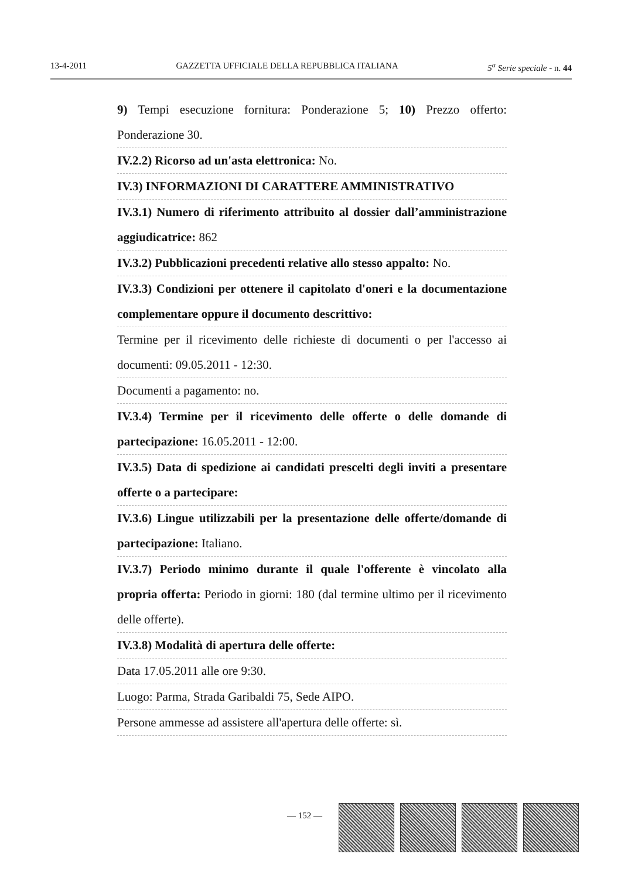13-4-2011 GAZZETTA UFFICIALE DELLA REPUBBLICA ITALIANA 5<sup>a</sup> Serie speciale - n. 44
9) Tempi esecuzione fornitura: Ponderazione 5; 10) Prezzo offerto: Ponderazione 30.
IV.2.2) Ricorso ad un'asta elettronica: No.
IV.3) INFORMAZIONI DI CARATTERE AMMINISTRATIVO
IV.3.1) Numero di riferimento attribuito al dossier dall’amministrazione aggiudicatrice: 862
IV.3.2) Pubblicazioni precedenti relative allo stesso appalto: No.
IV.3.3) Condizioni per ottenere il capitolato d'oneri e la documentazione complementare oppure il documento descrittivo:
Termine per il ricevimento delle richieste di documenti o per l'accesso ai documenti: 09.05.2011 - 12:30.
Documenti a pagamento: no.
IV.3.4) Termine per il ricevimento delle offerte o delle domande di partecipazione: 16.05.2011 - 12:00.
IV.3.5) Data di spedizione ai candidati prescelti degli inviti a presentare offerte o a partecipare:
IV.3.6) Lingue utilizzabili per la presentazione delle offerte/domande di partecipazione: Italiano.
IV.3.7) Periodo minimo durante il quale l'offerente è vincolato alla propria offerta: Periodo in giorni: 180 (dal termine ultimo per il ricevimento delle offerte).
IV.3.8) Modalità di apertura delle offerte:
Data 17.05.2011 alle ore 9:30.
Luogo: Parma, Strada Garibaldi 75, Sede AIPO.
Persone ammesse ad assistere all'apertura delle offerte: sì.
— 152 —